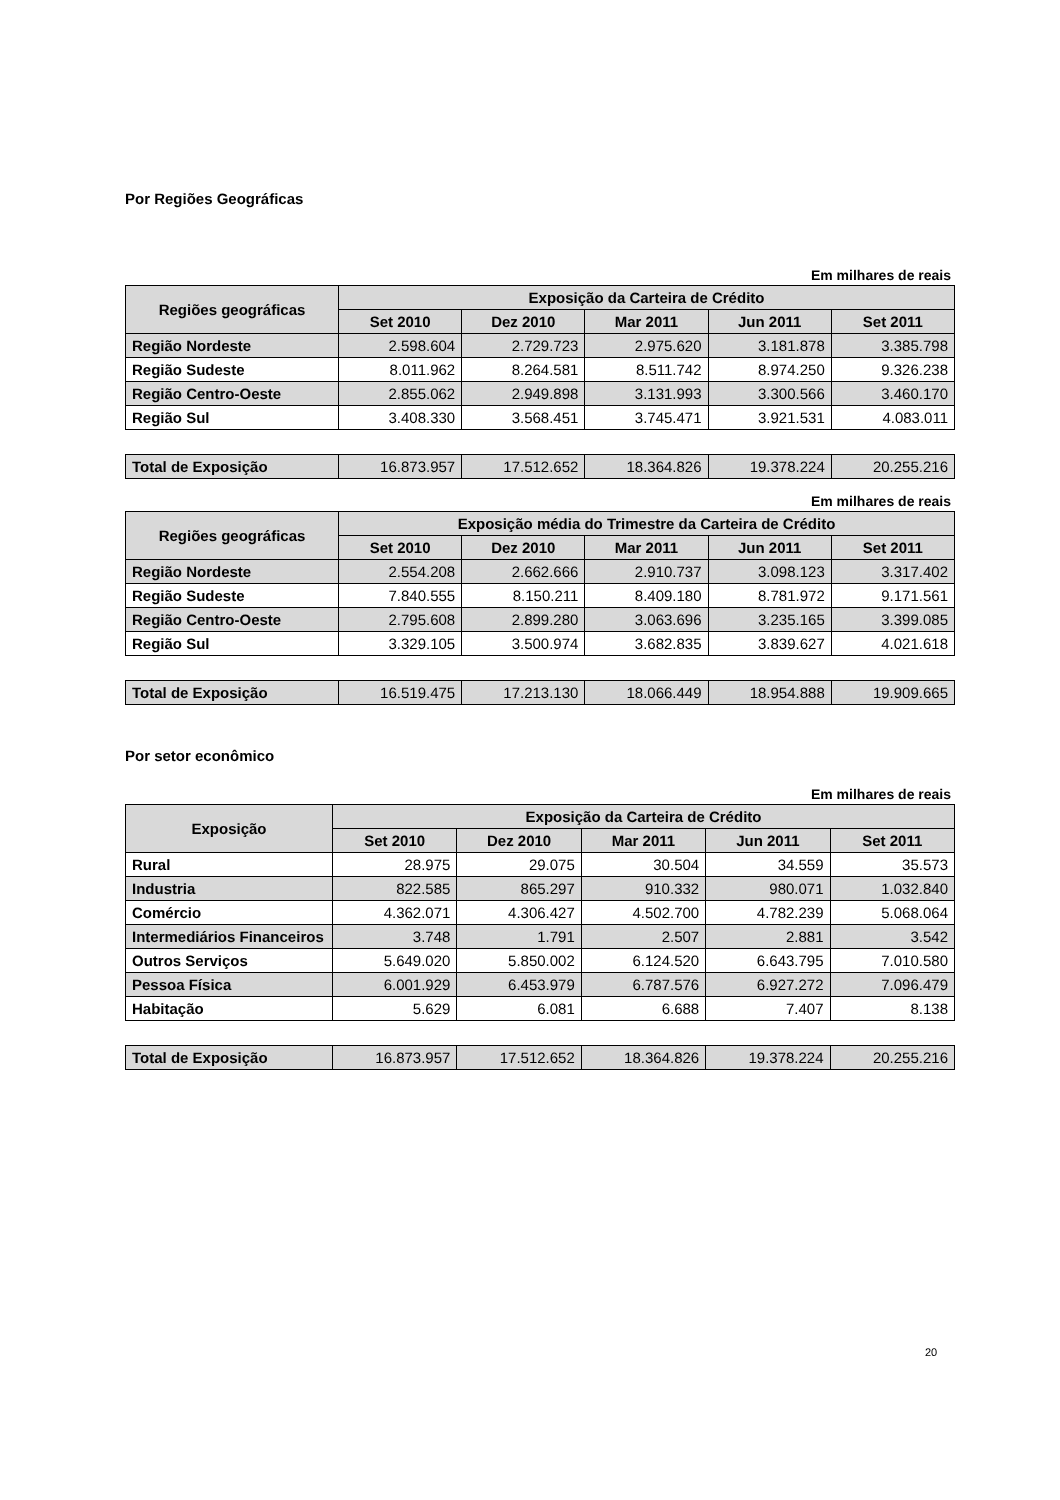Por Regiões Geográficas
Em milhares de reais
| Regiões geográficas | Exposição da Carteira de Crédito | | | | |
| --- | --- | --- | --- | --- | --- |
| | Set 2010 | Dez 2010 | Mar 2011 | Jun 2011 | Set 2011 |
| Região Nordeste | 2.598.604 | 2.729.723 | 2.975.620 | 3.181.878 | 3.385.798 |
| Região Sudeste | 8.011.962 | 8.264.581 | 8.511.742 | 8.974.250 | 9.326.238 |
| Região Centro-Oeste | 2.855.062 | 2.949.898 | 3.131.993 | 3.300.566 | 3.460.170 |
| Região Sul | 3.408.330 | 3.568.451 | 3.745.471 | 3.921.531 | 4.083.011 |
| Total de Exposição | 16.873.957 | 17.512.652 | 18.364.826 | 19.378.224 | 20.255.216 |
Em milhares de reais
| Regiões geográficas | Exposição média do Trimestre da Carteira de Crédito | | | | |
| --- | --- | --- | --- | --- | --- |
| | Set 2010 | Dez 2010 | Mar 2011 | Jun 2011 | Set 2011 |
| Região Nordeste | 2.554.208 | 2.662.666 | 2.910.737 | 3.098.123 | 3.317.402 |
| Região Sudeste | 7.840.555 | 8.150.211 | 8.409.180 | 8.781.972 | 9.171.561 |
| Região Centro-Oeste | 2.795.608 | 2.899.280 | 3.063.696 | 3.235.165 | 3.399.085 |
| Região Sul | 3.329.105 | 3.500.974 | 3.682.835 | 3.839.627 | 4.021.618 |
| Total de Exposição | 16.519.475 | 17.213.130 | 18.066.449 | 18.954.888 | 19.909.665 |
Por setor econômico
Em milhares de reais
| Exposição | Exposição da Carteira de Crédito | | | | |
| --- | --- | --- | --- | --- | --- |
| | Set 2010 | Dez 2010 | Mar 2011 | Jun 2011 | Set 2011 |
| Rural | 28.975 | 29.075 | 30.504 | 34.559 | 35.573 |
| Industria | 822.585 | 865.297 | 910.332 | 980.071 | 1.032.840 |
| Comércio | 4.362.071 | 4.306.427 | 4.502.700 | 4.782.239 | 5.068.064 |
| Intermediários Financeiros | 3.748 | 1.791 | 2.507 | 2.881 | 3.542 |
| Outros Serviços | 5.649.020 | 5.850.002 | 6.124.520 | 6.643.795 | 7.010.580 |
| Pessoa Física | 6.001.929 | 6.453.979 | 6.787.576 | 6.927.272 | 7.096.479 |
| Habitação | 5.629 | 6.081 | 6.688 | 7.407 | 8.138 |
| Total de Exposição | 16.873.957 | 17.512.652 | 18.364.826 | 19.378.224 | 20.255.216 |
20